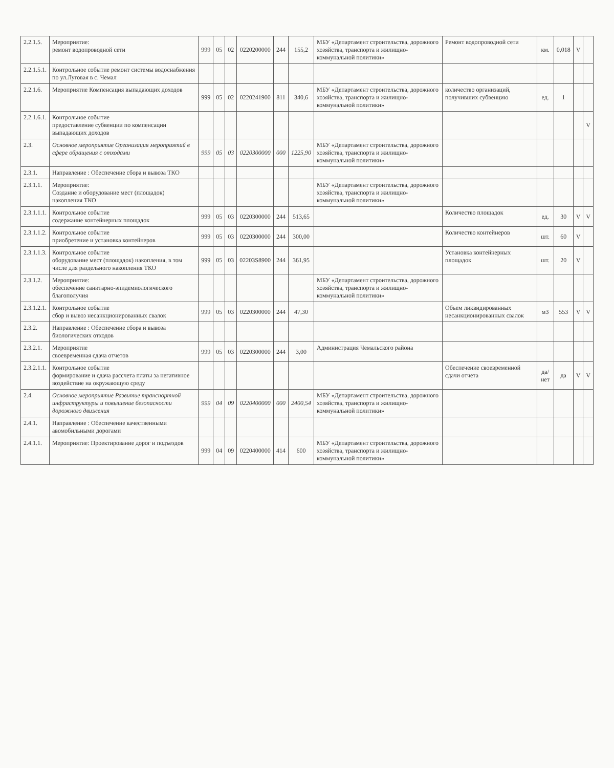| 2.2.1.5. | Мероприятие: ремонт водопроводной сети | 999 | 05 | 02 | 0220200000 | 244 | 155,2 | МБУ «Департамент строительства, дорожного хозяйства, транспорта и жилищно-коммунальной политики» | Ремонт водопроводной сети | км. | 0,018 | V | |
| 2.2.1.5.1. | Контрольное событие ремонт системы водоснабжения по ул.Луговая в с. Чемал | | | | | | | | | | | | |
| 2.2.1.6. | Мероприятие Компенсация выпадающих доходов | 999 | 05 | 02 | 0220241900 | 811 | 340,6 | МБУ «Департамент строительства, дорожного хозяйства, транспорта и жилищно-коммунальной политики» | количество организаций, получивших субвенцию | ед. | 1 | | |
| 2.2.1.6.1. | Контрольное событие предоставление субвенции по компенсации выпадающих доходов | | | | | | | | | | | | V |
| 2.3. | Основное мероприятие Организация мероприятий в сфере обращения с отходами | 999 | 05 | 03 | 0220300000 | 000 | 1225,90 | МБУ «Департамент строительства, дорожного хозяйства, транспорта и жилищно-коммунальной политики» | | | | | |
| 2.3.1. | Направление : Обеспечение сбора и вывоза ТКО | | | | | | | | | | | | |
| 2.3.1.1. | Мероприятие: Создание и оборудование мест (площадок) накопления ТКО | | | | | | | МБУ «Департамент строительства, дорожного хозяйства, транспорта и жилищно-коммунальной политики» | | | | | |
| 2.3.1.1.1. | Контрольное событие содержание контейнерных площадок | 999 | 05 | 03 | 0220300000 | 244 | 513,65 | | Количество площадок | ед. | 30 | V | V |
| 2.3.1.1.2. | Контрольное событие приобретение и установка контейнеров | 999 | 05 | 03 | 0220300000 | 244 | 300,00 | | Количество контейнеров | шт. | 60 | V | |
| 2.3.1.1.3. | Контрольное событие оборудование мест (площадок) накопления, в том числе для раздельного накопления ТКО | 999 | 05 | 03 | 02203S8900 | 244 | 361,95 | | Установка контейнерных площадок | шт. | 20 | V | |
| 2.3.1.2. | Мероприятие: обеспечение санитарно-эпидемиологического благополучия | | | | | | | МБУ «Департамент строительства, дорожного хозяйства, транспорта и жилищно-коммунальной политики» | | | | | |
| 2.3.1.2.1. | Контрольное событие сбор и вывоз несанкционированных свалок | 999 | 05 | 03 | 0220300000 | 244 | 47,30 | | Объем ликвидированных несанкционированных свалок | м3 | 553 | V | V |
| 2.3.2. | Направление : Обеспечение сбора и вывоза биологических отходов | | | | | | | | | | | | |
| 2.3.2.1. | Мероприятие своевременная сдача отчетов | 999 | 05 | 03 | 0220300000 | 244 | 3,00 | Администрация Чемальского района | | | | | |
| 2.3.2.1.1. | Контрольное событие формирование и сдача рассчета платы за негативное воздействие на окружающую среду | | | | | | | | Обеспечение своевременной сдачи отчета | да/нет | да | V | V |
| 2.4. | Основное мероприятие Развитие транспортной инфраструктуры и повышение безопасности дорожного движения | 999 | 04 | 09 | 0220400000 | 000 | 2400,54 | МБУ «Департамент строительства, дорожного хозяйства, транспорта и жилищно-коммунальной политики» | | | | | |
| 2.4.1. | Направление : Обеспечение качественными авомобильными дорогами | | | | | | | | | | | | |
| 2.4.1.1. | Мероприятие: Проектирование дорог и подъездов | 999 | 04 | 09 | 0220400000 | 414 | 600 | МБУ «Департамент строительства, дорожного хозяйства, транспорта и жилищно-коммунальной политики» | | | | | |